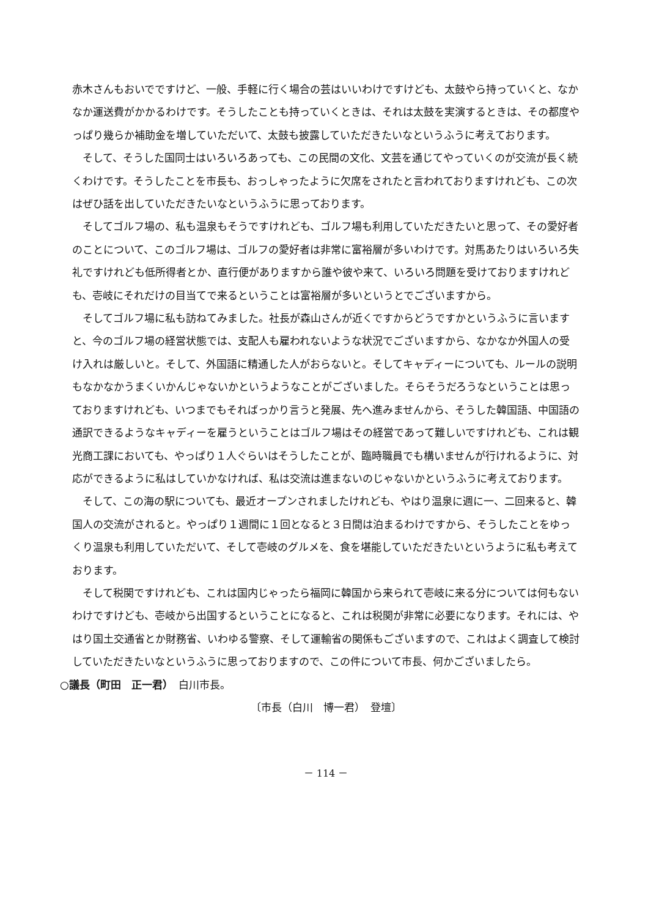赤木さんもおいでですけど、一般、手軽に行く場合の芸はいいわけですけども、太鼓やら持っていくと、なかなか運送費がかかるわけです。そうしたことも持っていくときは、それは太鼓を実演するときは、その都度やっぱり幾らか補助金を増していただいて、太鼓も披露していただきたいなというふうに考えております。
そして、そうした国同士はいろいろあっても、この民間の文化、文芸を通じてやっていくのが交流が長く続くわけです。そうしたことを市長も、おっしゃったように欠席をされたと言われておりますけれども、この次はぜひ話を出していただきたいなというふうに思っております。
そしてゴルフ場の、私も温泉もそうですけれども、ゴルフ場も利用していただきたいと思って、その愛好者のことについて、このゴルフ場は、ゴルフの愛好者は非常に富裕層が多いわけです。対馬あたりはいろいろ失礼ですけれども低所得者とか、直行便がありますから誰や彼や来て、いろいろ問題を受けておりますけれども、壱岐にそれだけの目当てで来るということは富裕層が多いというとでございますから。
そしてゴルフ場に私も訪ねてみました。社長が森山さんが近くですからどうですかというふうに言いますと、今のゴルフ場の経営状態では、支配人も雇われないような状況でございますから、なかなか外国人の受け入れは厳しいと。そして、外国語に精通した人がおらないと。そしてキャディーについても、ルールの説明もなかなかうまくいかんじゃないかというようなことがございました。そらそうだろうなということは思っておりますけれども、いつまでもそればっかり言うと発展、先へ進みませんから、そうした韓国語、中国語の通訳できるようなキャディーを雇うということはゴルフ場はその経営であって難しいですけれども、これは観光商工課においても、やっぱり１人ぐらいはそうしたことが、臨時職員でも構いませんが行けれるように、対応ができるように私はしていかなければ、私は交流は進まないのじゃないかというふうに考えております。
そして、この海の駅についても、最近オープンされましたけれども、やはり温泉に週に一、二回来ると、韓国人の交流がされると。やっぱり１週間に１回となると３日間は泊まるわけですから、そうしたことをゆっくり温泉も利用していただいて、そして壱岐のグルメを、食を堪能していただきたいというように私も考えております。
そして税関ですけれども、これは国内じゃったら福岡に韓国から来られて壱岐に来る分については何もないわけですけども、壱岐から出国するということになると、これは税関が非常に必要になります。それには、やはり国土交通省とか財務省、いわゆる警察、そして運輸省の関係もございますので、これはよく調査して検討していただきたいなというふうに思っておりますので、この件について市長、何かございましたら。
○議長（町田　正一君）　白川市長。
〔市長（白川　博一君）　登壇〕
－ 114 －